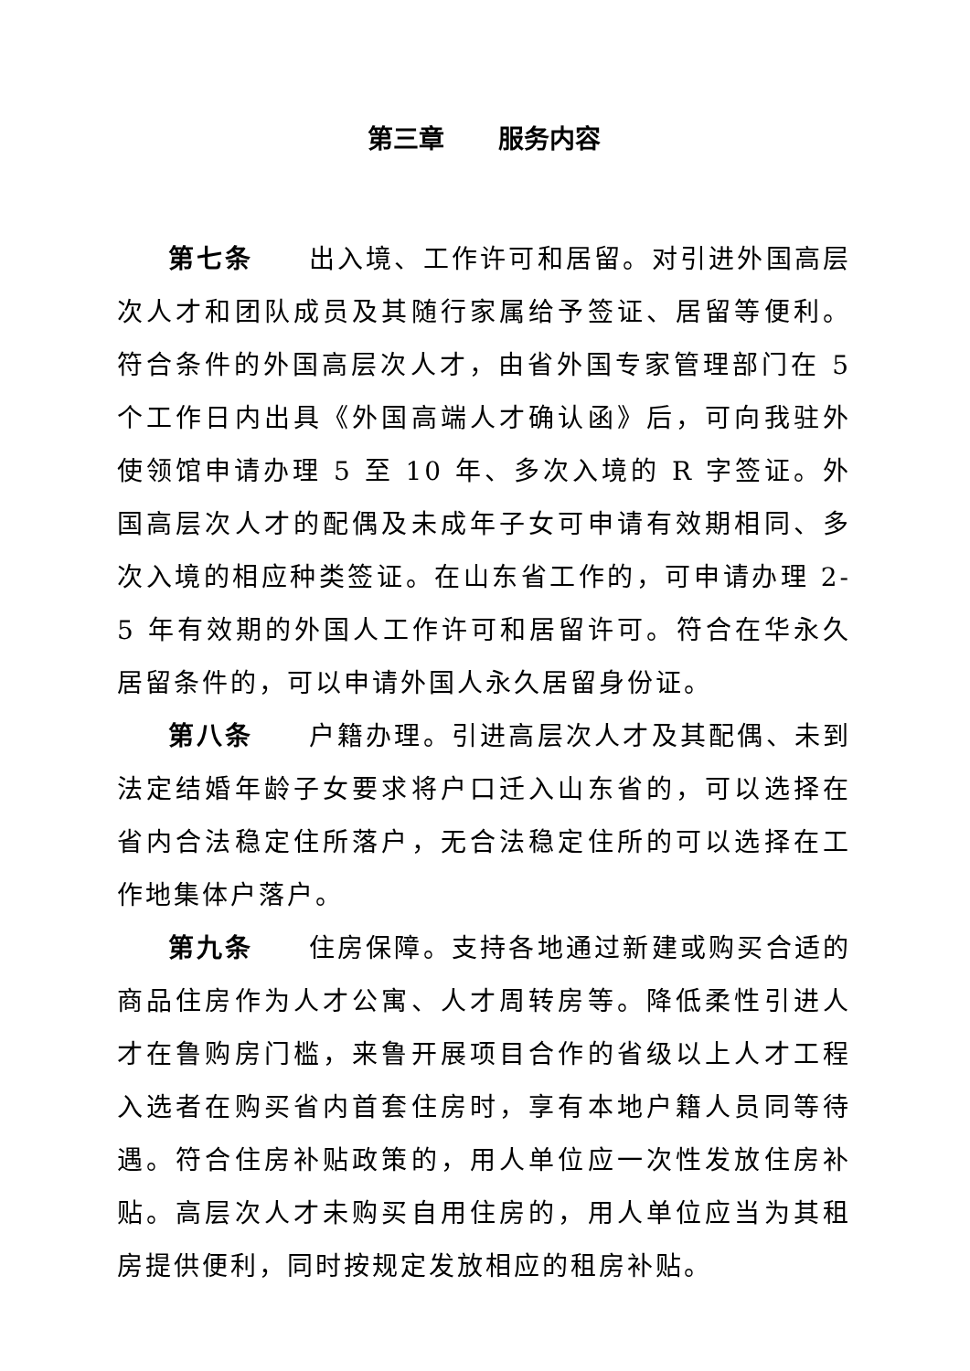第三章 服务内容
第七条 出入境、工作许可和居留。对引进外国高层次人才和团队成员及其随行家属给予签证、居留等便利。符合条件的外国高层次人才，由省外国专家管理部门在 5 个工作日内出具《外国高端人才确认函》后，可向我驻外使领馆申请办理 5 至 10 年、多次入境的 R 字签证。外国高层次人才的配偶及未成年子女可申请有效期相同、多次入境的相应种类签证。在山东省工作的，可申请办理 2-5 年有效期的外国人工作许可和居留许可。符合在华永久居留条件的，可以申请外国人永久居留身份证。
第八条 户籍办理。引进高层次人才及其配偶、未到法定结婚年龄子女要求将户口迁入山东省的，可以选择在省内合法稳定住所落户，无合法稳定住所的可以选择在工作地集体户落户。
第九条 住房保障。支持各地通过新建或购买合适的商品住房作为人才公寓、人才周转房等。降低柔性引进人才在鲁购房门槛，来鲁开展项目合作的省级以上人才工程入选者在购买省内首套住房时，享有本地户籍人员同等待遇。符合住房补贴政策的，用人单位应一次性发放住房补贴。高层次人才未购买自用住房的，用人单位应当为其租房提供便利，同时按规定发放相应的租房补贴。